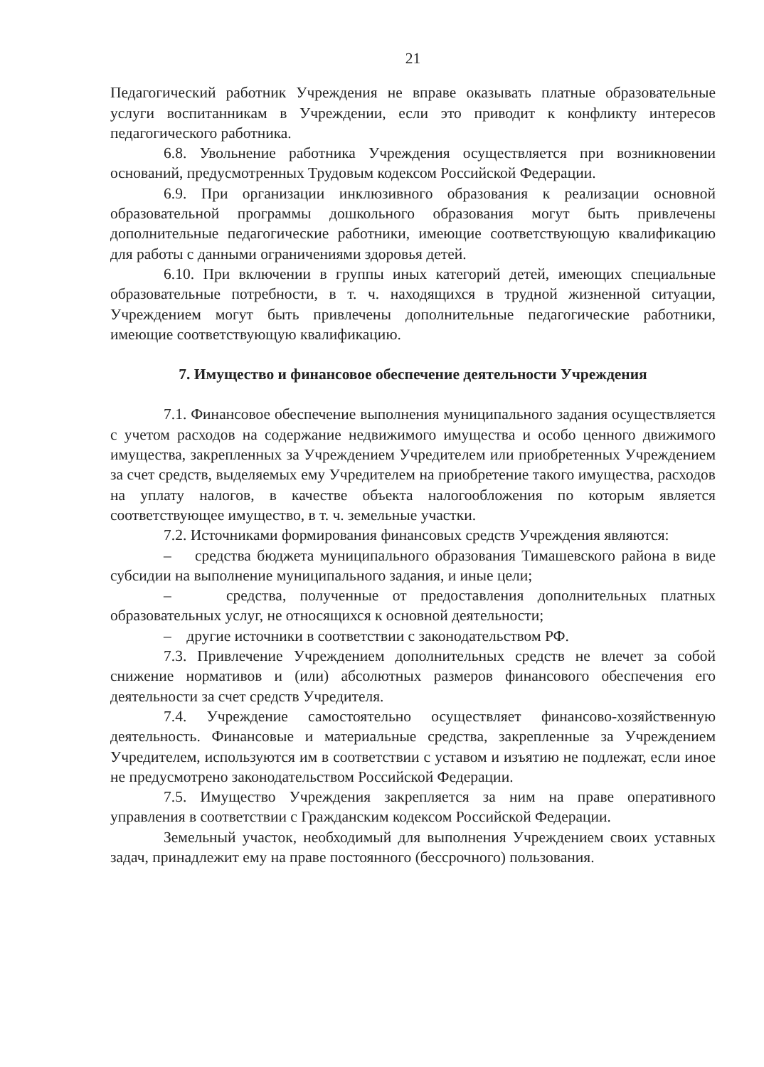21
Педагогический работник Учреждения не вправе оказывать платные образовательные услуги воспитанникам в Учреждении, если это приводит к конфликту интересов педагогического работника.
6.8. Увольнение работника Учреждения осуществляется при возникновении оснований, предусмотренных Трудовым кодексом Российской Федерации.
6.9. При организации инклюзивного образования к реализации основной образовательной программы дошкольного образования могут быть привлечены дополнительные педагогические работники, имеющие соответствующую квалификацию для работы с данными ограничениями здоровья детей.
6.10. При включении в группы иных категорий детей, имеющих специальные образовательные потребности, в т. ч. находящихся в трудной жизненной ситуации, Учреждением могут быть привлечены дополнительные педагогические работники, имеющие соответствующую квалификацию.
7. Имущество и финансовое обеспечение деятельности Учреждения
7.1. Финансовое обеспечение выполнения муниципального задания осуществляется с учетом расходов на содержание недвижимого имущества и особо ценного движимого имущества, закрепленных за Учреждением Учредителем или приобретенных Учреждением за счет средств, выделяемых ему Учредителем на приобретение такого имущества, расходов на уплату налогов, в качестве объекта налогообложения по которым является соответствующее имущество, в т. ч. земельные участки.
7.2. Источниками формирования финансовых средств Учреждения являются:
– средства бюджета муниципального образования Тимашевского района в виде субсидии на выполнение муниципального задания, и иные цели;
– средства, полученные от предоставления дополнительных платных образовательных услуг, не относящихся к основной деятельности;
– другие источники в соответствии с законодательством РФ.
7.3. Привлечение Учреждением дополнительных средств не влечет за собой снижение нормативов и (или) абсолютных размеров финансового обеспечения его деятельности за счет средств Учредителя.
7.4. Учреждение самостоятельно осуществляет финансово-хозяйственную деятельность. Финансовые и материальные средства, закрепленные за Учреждением Учредителем, используются им в соответствии с уставом и изъятию не подлежат, если иное не предусмотрено законодательством Российской Федерации.
7.5. Имущество Учреждения закрепляется за ним на праве оперативного управления в соответствии с Гражданским кодексом Российской Федерации.
Земельный участок, необходимый для выполнения Учреждением своих уставных задач, принадлежит ему на праве постоянного (бессрочного) пользования.